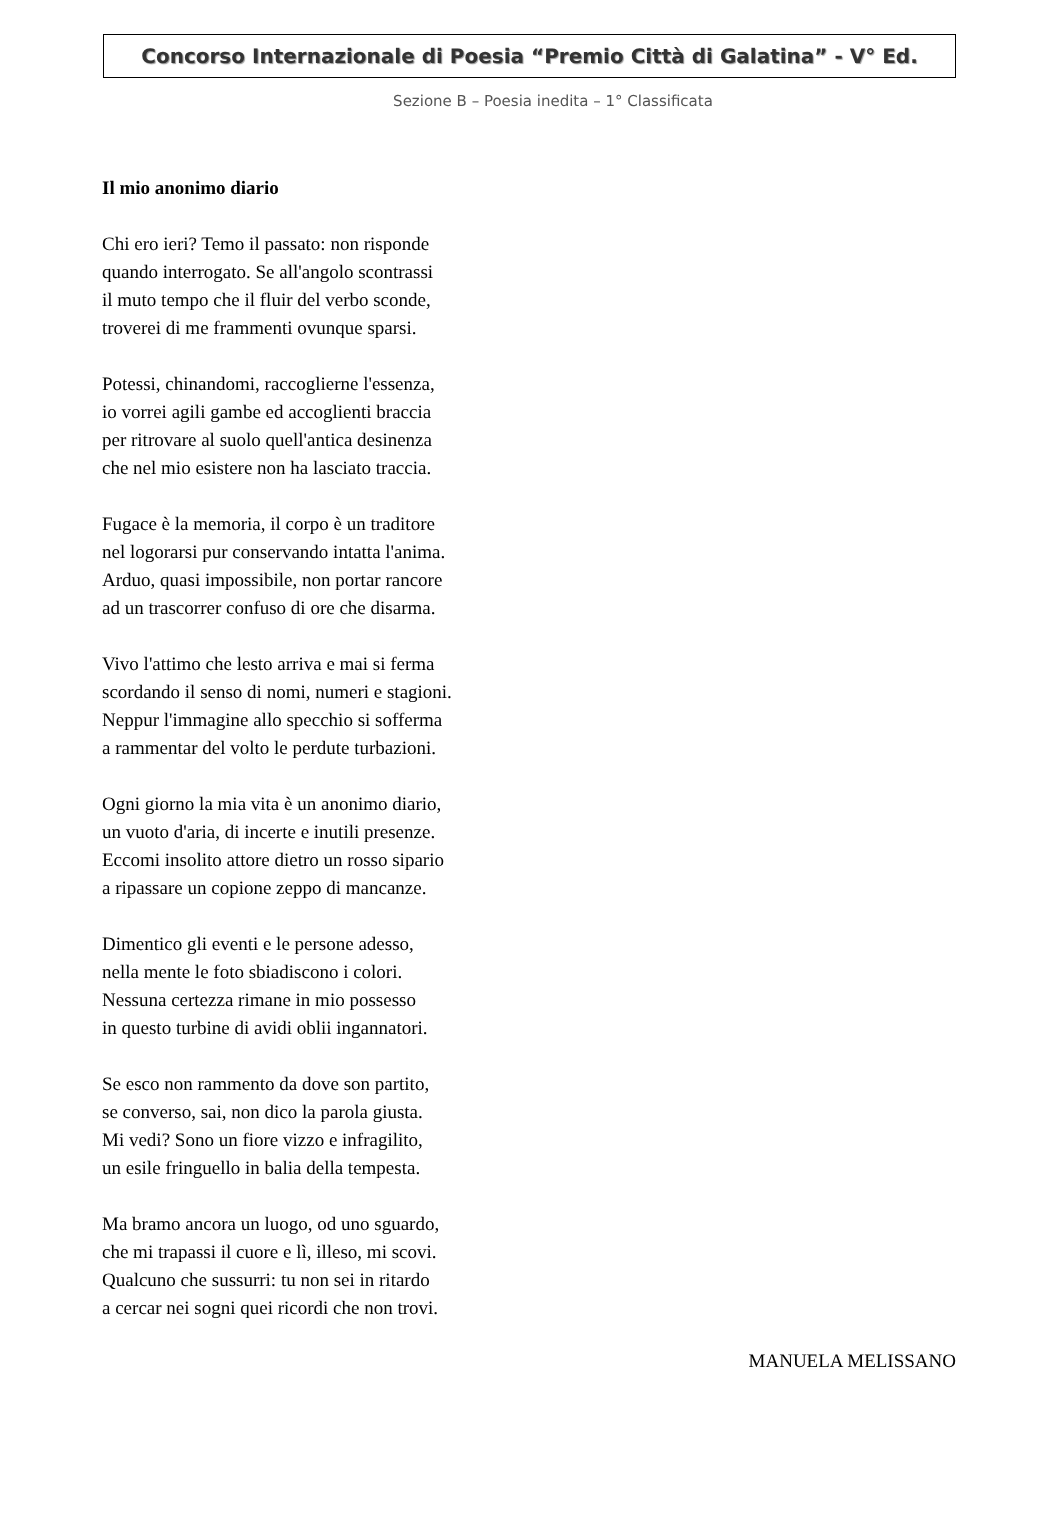Concorso Internazionale di Poesia “Premio Città di Galatina” - V° Ed.
Sezione B – Poesia inedita – 1° Classificata
Il mio anonimo diario
Chi ero ieri? Temo il passato: non risponde
quando interrogato. Se all'angolo scontrassi
il muto tempo che il fluir del verbo sconde,
troverei di me frammenti ovunque sparsi.
Potessi, chinandomi, raccoglierne l'essenza,
io vorrei agili gambe ed accoglienti braccia
per ritrovare al suolo quell'antica desinenza
che nel mio esistere non ha lasciato traccia.
Fugace è la memoria, il corpo è un traditore
nel logorarsi pur conservando intatta l'anima.
Arduo, quasi impossibile, non portar rancore
ad un trascorrer confuso di ore che disarma.
Vivo l'attimo che lesto arriva e mai si ferma
scordando il senso di nomi, numeri e stagioni.
Neppur l'immagine allo specchio si sofferma
a rammentar del volto le perdute turbazioni.
Ogni giorno la mia vita è un anonimo diario,
un vuoto d'aria, di incerte e inutili presenze.
Eccomi insolito attore dietro un rosso sipario
a ripassare un copione zeppo di mancanze.
Dimentico gli eventi e le persone adesso,
nella mente le foto sbiadiscono i colori.
Nessuna certezza rimane in mio possesso
in questo turbine di avidi oblii ingannatori.
Se esco non rammento da dove son partito,
se converso, sai, non dico la parola giusta.
Mi vedi? Sono un fiore vizzo e infragilito,
un esile fringuello in balia della tempesta.
Ma bramo ancora un luogo, od uno sguardo,
che mi trapassi il cuore e lì, illeso, mi scovi.
Qualcuno che sussurri: tu non sei in ritardo
a cercar nei sogni quei ricordi che non trovi.
MANUELA MELISSANO